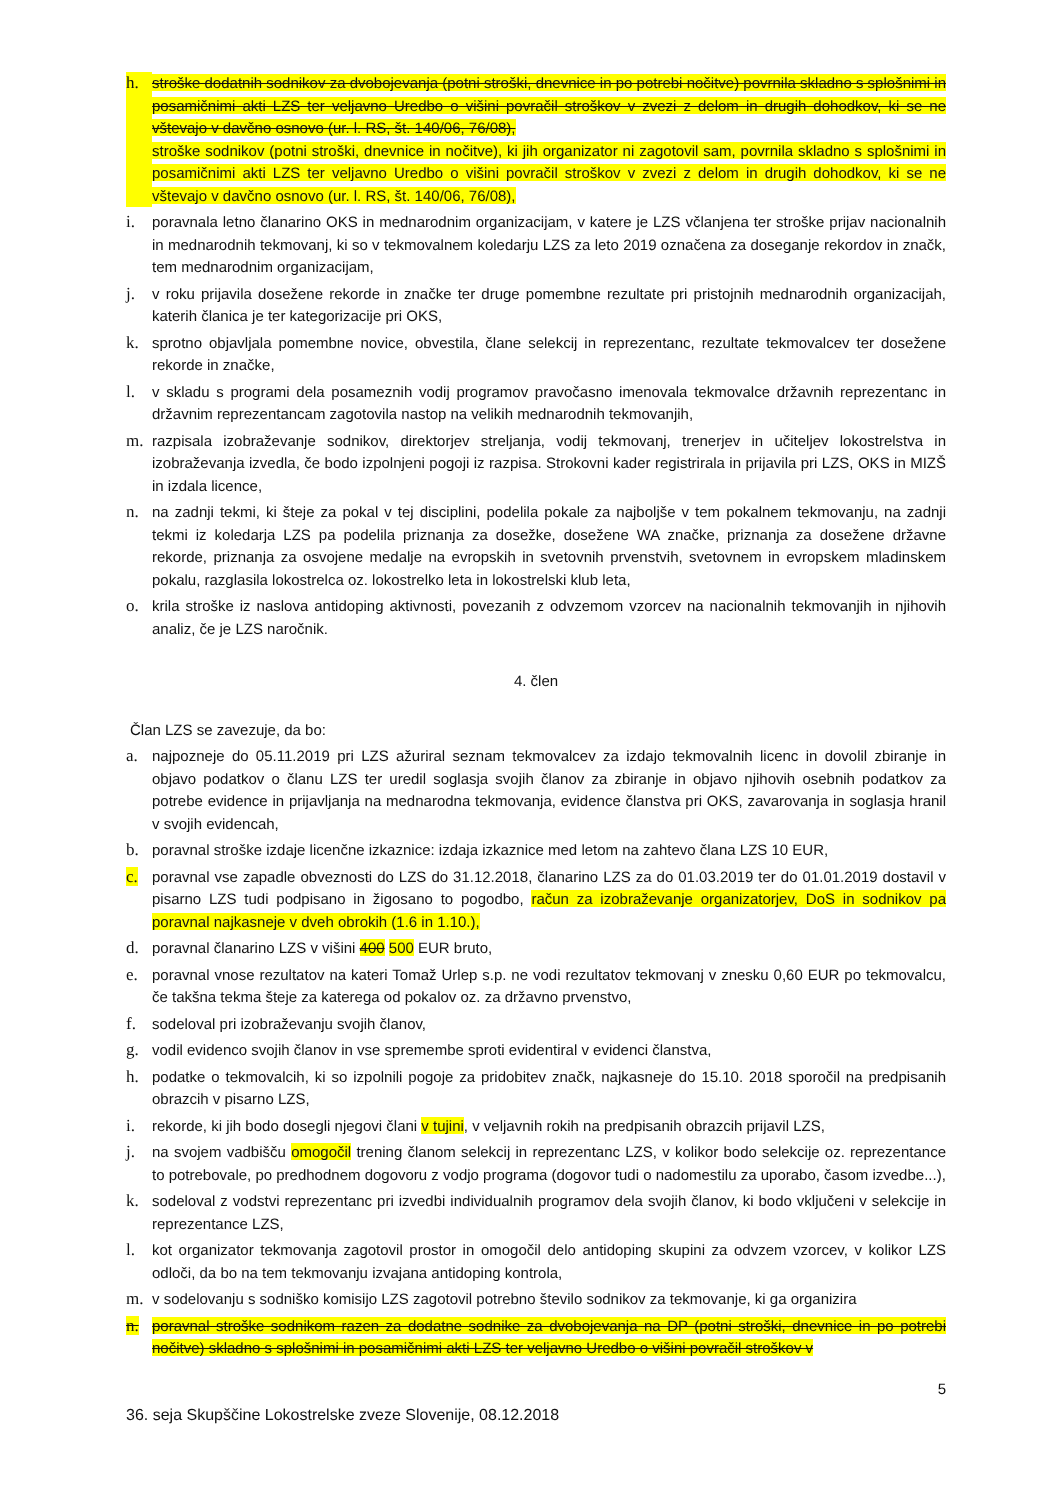h. stroške dodatnih sodnikov za dvobojevanja (potni stroški, dnevnice in po potrebi nočitve) povrnila skladno s splošnimi in posamičnimi akti LZS ter veljavno Uredbo o višini povračil stroškov v zvezi z delom in drugih dohodkov, ki se ne vštevajo v davčno osnovo (ur. l. RS, št. 140/06, 76/08),
stroške sodnikov (potni stroški, dnevnice in nočitve), ki jih organizator ni zagotovil sam, povrnila skladno s splošnimi in posamičnimi akti LZS ter veljavno Uredbo o višini povračil stroškov v zvezi z delom in drugih dohodkov, ki se ne vštevajo v davčno osnovo (ur. l. RS, št. 140/06, 76/08),
i. poravnala letno članarino OKS in mednarodnim organizacijam, v katere je LZS včlanjena ter stroške prijav nacionalnih in mednarodnih tekmovanj, ki so v tekmovalnem koledarju LZS za leto 2019 označena za doseganje rekordov in značk, tem mednarodnim organizacijam,
j. v roku prijavila dosežene rekorde in značke ter druge pomembne rezultate pri pristojnih mednarodnih organizacijah, katerih članica je ter kategorizacije pri OKS,
k. sprotno objavljala pomembne novice, obvestila, člane selekcij in reprezentanc, rezultate tekmovalcev ter dosežene rekorde in značke,
l. v skladu s programi dela posameznih vodij programov pravočasno imenovala tekmovalce državnih reprezentanc in državnim reprezentancam zagotovila nastop na velikih mednarodnih tekmovanjih,
m. razpisala izobraževanje sodnikov, direktorjev streljanja, vodij tekmovanj, trenerjev in učiteljev lokostrelstva in izobraževanja izvedla, če bodo izpolnjeni pogoji iz razpisa. Strokovni kader registrirala in prijavila pri LZS, OKS in MIZŠ in izdala licence,
n. na zadnji tekmi, ki šteje za pokal v tej disciplini, podelila pokale za najboljše v tem pokalnem tekmovanju, na zadnji tekmi iz koledarja LZS pa podelila priznanja za dosežke, dosežene WA značke, priznanja za dosežene državne rekorde, priznanja za osvojene medalje na evropskih in svetovnih prvenstvih, svetovnem in evropskem mladinskem pokalu, razglasila lokostrelca oz. lokostrelko leta in lokostrelski klub leta,
o. krila stroške iz naslova antidoping aktivnosti, povezanih z odvzemom vzorcev na nacionalnih tekmovanjih in njihovih analiz, če je LZS naročnik.
4. člen
Član LZS se zavezuje, da bo:
a. najpozneje do 05.11.2019 pri LZS ažuriral seznam tekmovalcev za izdajo tekmovalnih licenc in dovolil zbiranje in objavo podatkov o članu LZS ter uredil soglasja svojih članov za zbiranje in objavo njihovih osebnih podatkov za potrebe evidence in prijavljanja na mednarodna tekmovanja, evidence članstva pri OKS, zavarovanja in soglasja hranil v svojih evidencah,
b. poravnal stroške izdaje licenčne izkaznice: izdaja izkaznice med letom na zahtevo člana LZS 10 EUR,
c. poravnal vse zapadle obveznosti do LZS do 31.12.2018, članarino LZS za do 01.03.2019 ter do 01.01.2019 dostavil v pisarno LZS tudi podpisano in žigosano to pogodbo, račun za izobraževanje organizatorjev, DoS in sodnikov pa poravnal najkasneje v dveh obrokih (1.6 in 1.10.),
d. poravnal članarino LZS v višini 400 500 EUR bruto,
e. poravnal vnose rezultatov na kateri Tomaž Urlep s.p. ne vodi rezultatov tekmovanj v znesku 0,60 EUR po tekmovalcu, če takšna tekma šteje za katerega od pokalov oz. za državno prvenstvo,
f. sodeloval pri izobraževanju svojih članov,
g. vodil evidenco svojih članov in vse spremembe sproti evidentiral v evidenci članstva,
h. podatke o tekmovalcih, ki so izpolnili pogoje za pridobitev značk, najkasneje do 15.10. 2018 sporočil na predpisanih obrazcih v pisarno LZS,
i. rekorde, ki jih bodo dosegli njegovi člani v tujini, v veljavnih rokih na predpisanih obrazcih prijavil LZS,
j. na svojem vadbišču omogočil trening članom selekcij in reprezentanc LZS, v kolikor bodo selekcije oz. reprezentance to potrebovale, po predhodnem dogovoru z vodjo programa (dogovor tudi o nadomestilu za uporabo, časom izvedbe...),
k. sodeloval z vodstvi reprezentanc pri izvedbi individualnih programov dela svojih članov, ki bodo vključeni v selekcije in reprezentance LZS,
l. kot organizator tekmovanja zagotovil prostor in omogočil delo antidoping skupini za odvzem vzorcev, v kolikor LZS odloči, da bo na tem tekmovanju izvajana antidoping kontrola,
m. v sodelovanju s sodniško komisijo LZS zagotovil potrebno število sodnikov za tekmovanje, ki ga organizira
n. poravnal stroške sodnikom razen za dodatne sodnike za dvobojevanja na DP (potni stroški, dnevnice in po potrebi nočitve) skladno s splošnimi in posamičnimi akti LZS ter veljavno Uredbo o višini povračil stroškov v
5
36. seja Skupščine Lokostrelske zveze Slovenije, 08.12.2018